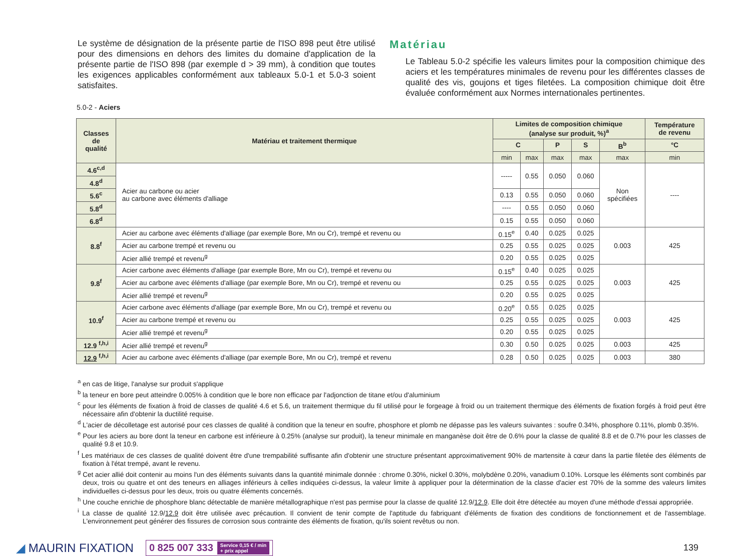Le système de désignation de la présente partie de l'ISO 898 peut être utilisé pour des dimensions en dehors des limites du domaine d'application de la présente partie de l'ISO 898 (par exemple d > 39 mm), à condition que toutes les exigences applicables conformément aux tableaux 5.0-1 et 5.0-3 soient satisfaites.
Matériau
Le Tableau 5.0-2 spécifie les valeurs limites pour la composition chimique des aciers et les températures minimales de revenu pour les différentes classes de qualité des vis, goujons et tiges filetées. La composition chimique doit être évaluée conformément aux Normes internationales pertinentes.
5.0-2 - Aciers
| Classes de qualité | Matériau et traitement thermique | Limites de composition chimique (analyse sur produit, %)<sup>a</sup> | | | | | Température de revenu |
| --- | --- | --- | --- | --- | --- | --- | --- |
| | | C | | P | S | B<sup>b</sup> | °C |
| | | min | max | max | max | max | min |
| 4.6<sup>c,d</sup> | Acier au carbone ou acier au carbone avec éléments d'alliage | ----- | 0.55 | 0.050 | 0.060 | Non spécifiées | ---- |
| 4.8<sup>d</sup> | | | | | | | |
| 5.6<sup>c</sup> | | 0.13 | 0.55 | 0.050 | 0.060 | | |
| 5.8<sup>d</sup> | | ---- | 0.55 | 0.050 | 0.060 | | |
| 6.8<sup>d</sup> | | 0.15 | 0.55 | 0.050 | 0.060 | | |
| 8.8<sup>f</sup> | Acier au carbone avec éléments d'alliage (par exemple Bore, Mn ou Cr), trempé et revenu ou | 0.15<sup>e</sup> | 0.40 | 0.025 | 0.025 | 0.003 | 425 |
| | Acier au carbone trempé et revenu ou | 0.25 | 0.55 | 0.025 | 0.025 | | |
| | Acier allié trempé et revenu<sup>g</sup> | 0.20 | 0.55 | 0.025 | 0.025 | | |
| 9.8<sup>f</sup> | Acier carbone avec éléments d'alliage (par exemple Bore, Mn ou Cr), trempé et revenu ou | 0.15<sup>e</sup> | 0.40 | 0.025 | 0.025 | 0.003 | 425 |
| | Acier au carbone avec éléments d'alliage (par exemple Bore, Mn ou Cr), trempé et revenu ou | 0.25 | 0.55 | 0.025 | 0.025 | | |
| | Acier allié trempé et revenu<sup>g</sup> | 0.20 | 0.55 | 0.025 | 0.025 | | |
| 10.9<sup>f</sup> | Acier carbone avec éléments d'alliage (par exemple Bore, Mn ou Cr), trempé et revenu ou | 0.20<sup>e</sup> | 0.55 | 0.025 | 0.025 | 0.003 | 425 |
| | Acier au carbone trempé et revenu ou | 0.25 | 0.55 | 0.025 | 0.025 | | |
| | Acier allié trempé et revenu<sup>g</sup> | 0.20 | 0.55 | 0.025 | 0.025 | | |
| 12.9 <sup>f,h,i</sup> | Acier allié trempé et revenu<sup>g</sup> | 0.30 | 0.50 | 0.025 | 0.025 | 0.003 | 425 |
| 12.9 <sup>f,h,i</sup> | Acier au carbone avec éléments d'alliage (par exemple Bore, Mn ou Cr), trempé et revenu | 0.28 | 0.50 | 0.025 | 0.025 | 0.003 | 380 |
<sup>a</sup> en cas de litige, l'analyse sur produit s'applique
<sup>b</sup> la teneur en bore peut atteindre 0.005% à condition que le bore non efficace par l'adjonction de titane et/ou d'aluminium
<sup>c</sup> pour les éléments de fixation à froid de classes de qualité 4.6 et 5.6, un traitement thermique du fil utilisé pour le forgeage à froid ou un traitement thermique des éléments de fixation forgés à froid peut être nécessaire afin d'obtenir la ductilité requise.
<sup>d</sup> L'acier de décolletage est autorisé pour ces classes de qualité à condition que la teneur en soufre, phosphore et plomb ne dépasse pas les valeurs suivantes : soufre 0.34%, phosphore 0.11%, plomb 0.35%.
<sup>e</sup> Pour les aciers au bore dont la teneur en carbone est inférieure à 0.25% (analyse sur produit), la teneur minimale en manganèse doit être de 0.6% pour la classe de qualité 8.8 et de 0.7% pour les classes de qualité 9.8 et 10.9.
<sup>f</sup> Les matériaux de ces classes de qualité doivent être d'une trempabilité suffisante afin d'obtenir une structure présentant approximativement 90% de martensite à cœur dans la partie filetée des éléments de fixation à l'état trempé, avant le revenu.
<sup>g</sup> Cet acier allié doit contenir au moins l'un des éléments suivants dans la quantité minimale donnée : chrome 0.30%, nickel 0.30%, molybdène 0.20%, vanadium 0.10%. Lorsque les éléments sont combinés par deux, trois ou quatre et ont des teneurs en alliages inférieurs à celles indiquées ci-dessus, la valeur limite à appliquer pour la détermination de la classe d'acier est 70% de la somme des valeurs limites individuelles ci-dessus pour les deux, trois ou quatre éléments concernés.
<sup>h</sup> Une couche enrichie de phosphore blanc détectable de manière métallographique n'est pas permise pour la classe de qualité 12.9/12.9. Elle doit être détectée au moyen d'une méthode d'essai appropriée.
<sup>i</sup> La classe de qualité 12.9/12.9 doit être utilisée avec précaution. Il convient de tenir compte de l'aptitude du fabriquant d'éléments de fixation des conditions de fonctionnement et de l'assemblage. L'environnement peut générer des fissures de corrosion sous contrainte des éléments de fixation, qu'ils soient revêtus ou non.
◢ MAURIN FIXATION
0 825 007 333 Service 0,15 € / min
+ prix appel
139